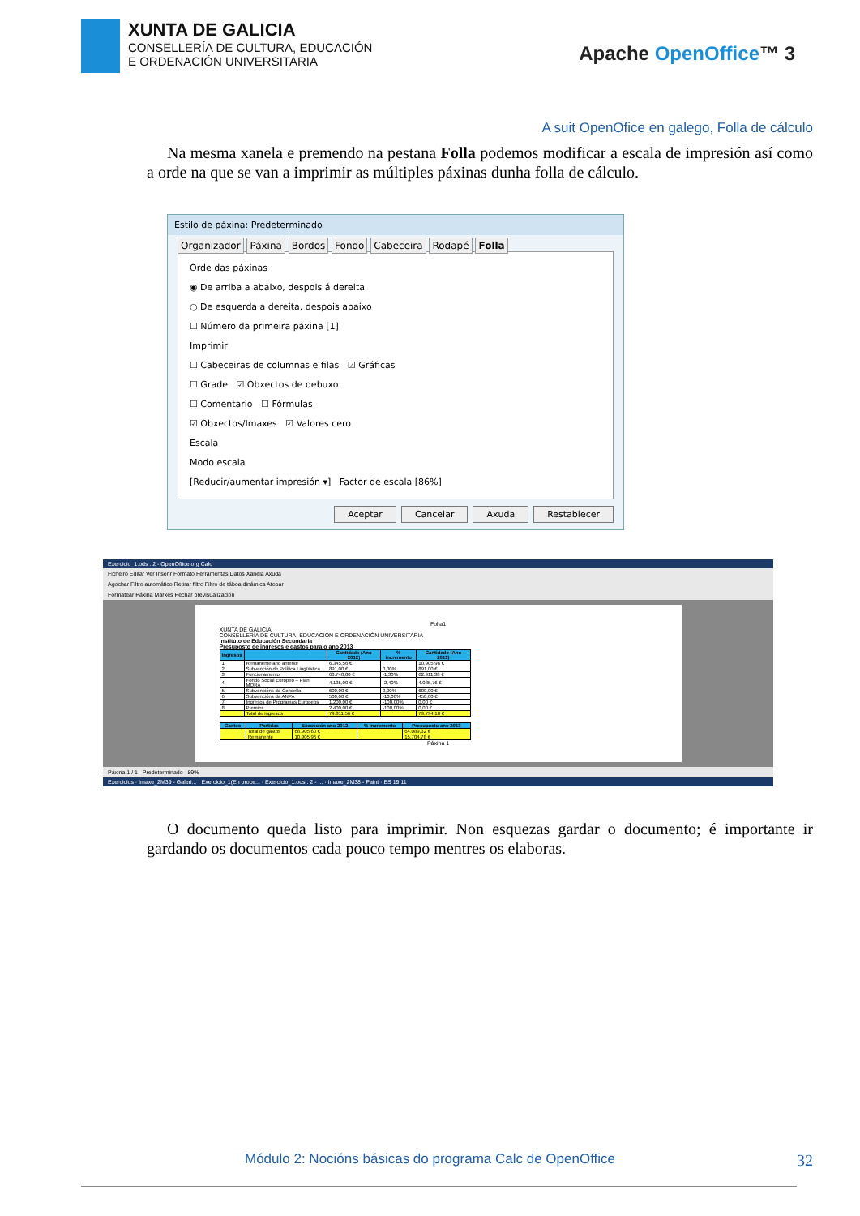XUNTA DE GALICIA
CONSELLERÍA DE CULTURA, EDUCACIÓN
E ORDENACIÓN UNIVERSITARIA
Apache OpenOffice™ 3
A suit OpenOfice en galego, Folla de cálculo
Na mesma xanela e premendo na pestana Folla podemos modificar a escala de impresión así como a orde na que se van a imprimir as múltiples páxinas dunha folla de cálculo.
Estilo de páxina: Predeterminado
Organizador Páxina Bordos Fondo Cabeceira Rodapé Folla
Orde das páxinas
◉ De arriba a abaixo, despois á dereita
○ De esquerda a dereita, despois abaixo
☐ Número da primeira páxina [1]
Imprimir
☐ Cabeceiras de columnas e filas ☑ Gráficas
☐ Grade ☑ Obxectos de debuxo
☐ Comentario ☐ Fórmulas
☑ Obxectos/Imaxes ☑ Valores cero
Escala
Modo escala
[Reducir/aumentar impresión ▾] Factor de escala [86%]
Aceptar Cancelar Axuda Restablecer
Exercicio_1.ods : 2 - OpenOffice.org Calc
Ficheiro Editar Ver Inserir Formato Ferramentas Datos Xanela Axuda
Agochar Filtro automático Retirar filtro Filtro de táboa dinámica Atopar
Formatear Páxina Marxes Pechar previsualización
Folla1
XUNTA DE GALICIA
CONSELLERÍA DE CULTURA, EDUCACIÓN E ORDENACIÓN UNIVERSITARIA
Instituto de Educación Secundaria
Presuposto de ingresos e gastos para o ano 2013
| Ingresos | | Cantidade (Ano 2012) | % incremento | Cantidade (Ano 2013) |
| --- | --- | --- | --- | --- |
| 1 | Remanente ano anterior | 6.345,56 € | | 10.905,96 € |
| 2 | Subvención de Política Lingüística | 891,00 € | 0,00% | 891,00 € |
| 3 | Funcionamento | 63.740,00 € | -1,30% | 62.911,38 € |
| 4 | Fondo Social Europeo – Plan MORA | 4.135,00 € | -2,40% | 4.035,76 € |
| 5 | Subvencións do Concello | 600,00 € | 0,00% | 600,00 € |
| 6 | Subvencións da ANPA | 500,00 € | -10,00% | 450,00 € |
| 7 | Ingresos de Programas Europeos | 1.200,00 € | -100,00% | 0,00 € |
| 8 | Premios | 2.400,00 € | -100,00% | 0,00 € |
| | Total de ingresos | 79.811,56 € | | 79.794,10 € |
| Gastos | Partidas | Execución ano 2012 | % incremento | Presuposto ano 2013 |
| --- | --- | --- | --- | --- |
| | Total de gastos | 68.905,60 € | | 64.089,32 € |
| | Remanente | 10.905,96 € | | 15.704,78 € |
Páxina 1
Páxina 1 / 1 Predeterminado 89%
Exercicios · Imaxe_2M39 - Galeri... · Exercicio_1(En proce... · Exercicio_1.ods : 2 - ... · Imaxe_2M38 - Paint · ES 19:11
O documento queda listo para imprimir. Non esquezas gardar o documento; é importante ir gardando os documentos cada pouco tempo mentres os elaboras.
Módulo 2: Nocións básicas do programa Calc de OpenOffice 32